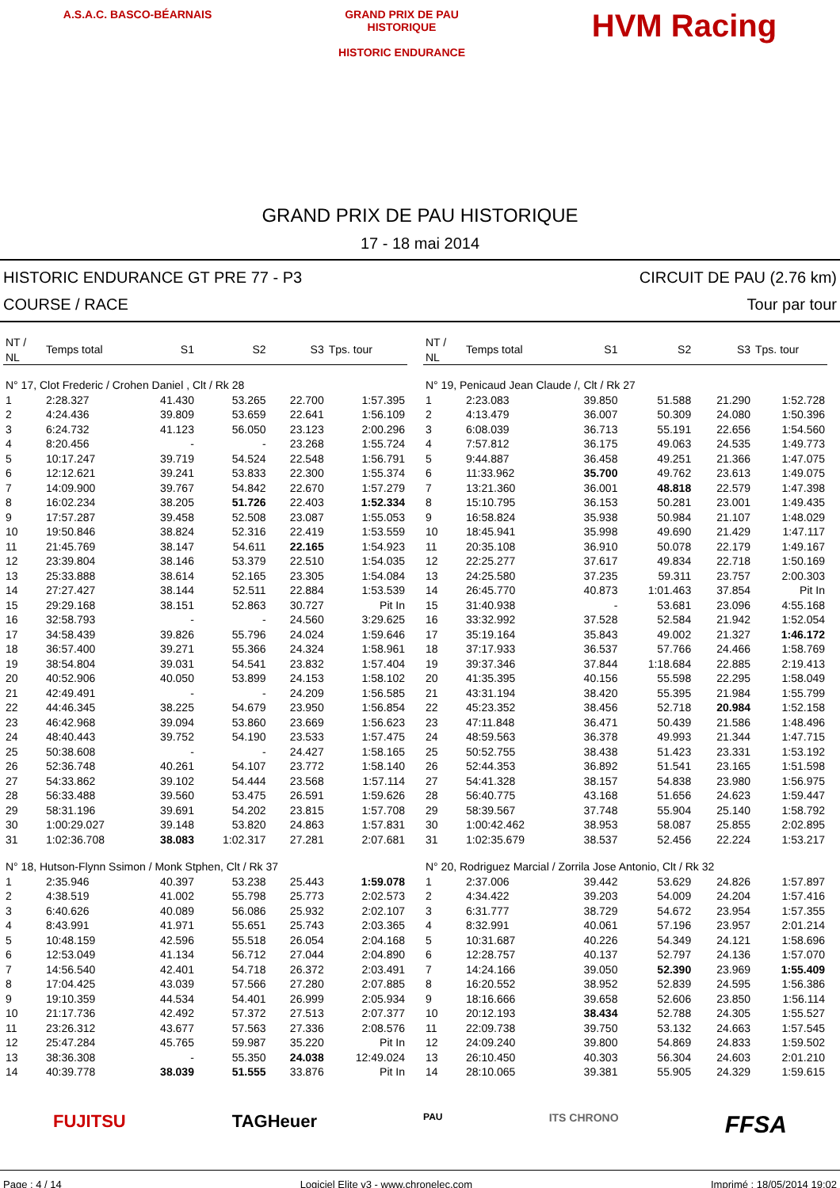A.S.A.C. BASCO-BÉARNAIS GRAND PRIX DE PAU
HISTORIQUE
HISTORIC ENDURANCE
HVM Racing
GRAND PRIX DE PAU HISTORIQUE
17 - 18 mai 2014
HISTORIC ENDURANCE GT PRE 77 - P3
COURSE / RACE
CIRCUIT DE PAU (2.76 km)
Tour par tour
| NT / NL | Temps total | S1 | S2 | S3 | Tps. tour |
| --- | --- | --- | --- | --- | --- |
| N° 17, Clot Frederic / Crohen Daniel , Clt / Rk 28 | | | | | |
| 1 | 2:28.327 | 41.430 | 53.265 | 22.700 | 1:57.395 |
| 2 | 4:24.436 | 39.809 | 53.659 | 22.641 | 1:56.109 |
| 3 | 6:24.732 | 41.123 | 56.050 | 23.123 | 2:00.296 |
| 4 | 8:20.456 | - | - | 23.268 | 1:55.724 |
| 5 | 10:17.247 | 39.719 | 54.524 | 22.548 | 1:56.791 |
| 6 | 12:12.621 | 39.241 | 53.833 | 22.300 | 1:55.374 |
| 7 | 14:09.900 | 39.767 | 54.842 | 22.670 | 1:57.279 |
| 8 | 16:02.234 | 38.205 | 51.726 | 22.403 | 1:52.334 |
| 9 | 17:57.287 | 39.458 | 52.508 | 23.087 | 1:55.053 |
| 10 | 19:50.846 | 38.824 | 52.316 | 22.419 | 1:53.559 |
| 11 | 21:45.769 | 38.147 | 54.611 | 22.165 | 1:54.923 |
| 12 | 23:39.804 | 38.146 | 53.379 | 22.510 | 1:54.035 |
| 13 | 25:33.888 | 38.614 | 52.165 | 23.305 | 1:54.084 |
| 14 | 27:27.427 | 38.144 | 52.511 | 22.884 | 1:53.539 |
| 15 | 29:29.168 | 38.151 | 52.863 | 30.727 | Pit In |
| 16 | 32:58.793 | - | - | 24.560 | 3:29.625 |
| 17 | 34:58.439 | 39.826 | 55.796 | 24.024 | 1:59.646 |
| 18 | 36:57.400 | 39.271 | 55.366 | 24.324 | 1:58.961 |
| 19 | 38:54.804 | 39.031 | 54.541 | 23.832 | 1:57.404 |
| 20 | 40:52.906 | 40.050 | 53.899 | 24.153 | 1:58.102 |
| 21 | 42:49.491 | - | - | 24.209 | 1:56.585 |
| 22 | 44:46.345 | 38.225 | 54.679 | 23.950 | 1:56.854 |
| 23 | 46:42.968 | 39.094 | 53.860 | 23.669 | 1:56.623 |
| 24 | 48:40.443 | 39.752 | 54.190 | 23.533 | 1:57.475 |
| 25 | 50:38.608 | - | - | 24.427 | 1:58.165 |
| 26 | 52:36.748 | 40.261 | 54.107 | 23.772 | 1:58.140 |
| 27 | 54:33.862 | 39.102 | 54.444 | 23.568 | 1:57.114 |
| 28 | 56:33.488 | 39.560 | 53.475 | 26.591 | 1:59.626 |
| 29 | 58:31.196 | 39.691 | 54.202 | 23.815 | 1:57.708 |
| 30 | 1:00:29.027 | 39.148 | 53.820 | 24.863 | 1:57.831 |
| 31 | 1:02:36.708 | 38.083 | 1:02.317 | 27.281 | 2:07.681 |
| N° 18, Hutson-Flynn Ssimon / Monk Stphen, Clt / Rk 37 | | | | | |
| 1 | 2:35.946 | 40.397 | 53.238 | 25.443 | 1:59.078 |
| 2 | 4:38.519 | 41.002 | 55.798 | 25.773 | 2:02.573 |
| 3 | 6:40.626 | 40.089 | 56.086 | 25.932 | 2:02.107 |
| 4 | 8:43.991 | 41.971 | 55.651 | 25.743 | 2:03.365 |
| 5 | 10:48.159 | 42.596 | 55.518 | 26.054 | 2:04.168 |
| 6 | 12:53.049 | 41.134 | 56.712 | 27.044 | 2:04.890 |
| 7 | 14:56.540 | 42.401 | 54.718 | 26.372 | 2:03.491 |
| 8 | 17:04.425 | 43.039 | 57.566 | 27.280 | 2:07.885 |
| 9 | 19:10.359 | 44.534 | 54.401 | 26.999 | 2:05.934 |
| 10 | 21:17.736 | 42.492 | 57.372 | 27.513 | 2:07.377 |
| 11 | 23:26.312 | 43.677 | 57.563 | 27.336 | 2:08.576 |
| 12 | 25:47.284 | 45.765 | 59.987 | 35.220 | Pit In |
| 13 | 38:36.308 | - | 55.350 | 24.038 | 12:49.024 |
| 14 | 40:39.778 | 38.039 | 51.555 | 33.876 | Pit In |
| NT / NL | Temps total | S1 | S2 | S3 | Tps. tour |
| --- | --- | --- | --- | --- | --- |
| N° 19, Penicaud Jean Claude /, Clt / Rk 27 | | | | | |
| 1 | 2:23.083 | 39.850 | 51.588 | 21.290 | 1:52.728 |
| 2 | 4:13.479 | 36.007 | 50.309 | 24.080 | 1:50.396 |
| 3 | 6:08.039 | 36.713 | 55.191 | 22.656 | 1:54.560 |
| 4 | 7:57.812 | 36.175 | 49.063 | 24.535 | 1:49.773 |
| 5 | 9:44.887 | 36.458 | 49.251 | 21.366 | 1:47.075 |
| 6 | 11:33.962 | 35.700 | 49.762 | 23.613 | 1:49.075 |
| 7 | 13:21.360 | 36.001 | 48.818 | 22.579 | 1:47.398 |
| 8 | 15:10.795 | 36.153 | 50.281 | 23.001 | 1:49.435 |
| 9 | 16:58.824 | 35.938 | 50.984 | 21.107 | 1:48.029 |
| 10 | 18:45.941 | 35.998 | 49.690 | 21.429 | 1:47.117 |
| 11 | 20:35.108 | 36.910 | 50.078 | 22.179 | 1:49.167 |
| 12 | 22:25.277 | 37.617 | 49.834 | 22.718 | 1:50.169 |
| 13 | 24:25.580 | 37.235 | 59.311 | 23.757 | 2:00.303 |
| 14 | 26:45.770 | 40.873 | 1:01.463 | 37.854 | Pit In |
| 15 | 31:40.938 | - | 53.681 | 23.096 | 4:55.168 |
| 16 | 33:32.992 | 37.528 | 52.584 | 21.942 | 1:52.054 |
| 17 | 35:19.164 | 35.843 | 49.002 | 21.327 | 1:46.172 |
| 18 | 37:17.933 | 36.537 | 57.766 | 24.466 | 1:58.769 |
| 19 | 39:37.346 | 37.844 | 1:18.684 | 22.885 | 2:19.413 |
| 20 | 41:35.395 | 40.156 | 55.598 | 22.295 | 1:58.049 |
| 21 | 43:31.194 | 38.420 | 55.395 | 21.984 | 1:55.799 |
| 22 | 45:23.352 | 38.456 | 52.718 | 20.984 | 1:52.158 |
| 23 | 47:11.848 | 36.471 | 50.439 | 21.586 | 1:48.496 |
| 24 | 48:59.563 | 36.378 | 49.993 | 21.344 | 1:47.715 |
| 25 | 50:52.755 | 38.438 | 51.423 | 23.331 | 1:53.192 |
| 26 | 52:44.353 | 36.892 | 51.541 | 23.165 | 1:51.598 |
| 27 | 54:41.328 | 38.157 | 54.838 | 23.980 | 1:56.975 |
| 28 | 56:40.775 | 43.168 | 51.656 | 24.623 | 1:59.447 |
| 29 | 58:39.567 | 37.748 | 55.904 | 25.140 | 1:58.792 |
| 30 | 1:00:42.462 | 38.953 | 58.087 | 25.855 | 2:02.895 |
| 31 | 1:02:35.679 | 38.537 | 52.456 | 22.224 | 1:53.217 |
| N° 20, Rodriguez Marcial / Zorrila Jose Antonio, Clt / Rk 32 | | | | | |
| 1 | 2:37.006 | 39.442 | 53.629 | 24.826 | 1:57.897 |
| 2 | 4:34.422 | 39.203 | 54.009 | 24.204 | 1:57.416 |
| 3 | 6:31.777 | 38.729 | 54.672 | 23.954 | 1:57.355 |
| 4 | 8:32.991 | 40.061 | 57.196 | 23.957 | 2:01.214 |
| 5 | 10:31.687 | 40.226 | 54.349 | 24.121 | 1:58.696 |
| 6 | 12:28.757 | 40.137 | 52.797 | 24.136 | 1:57.070 |
| 7 | 14:24.166 | 39.050 | 52.390 | 23.969 | 1:55.409 |
| 8 | 16:20.552 | 38.952 | 52.839 | 24.595 | 1:56.386 |
| 9 | 18:16.666 | 39.658 | 52.606 | 23.850 | 1:56.114 |
| 10 | 20:12.193 | 38.434 | 52.788 | 24.305 | 1:55.527 |
| 11 | 22:09.738 | 39.750 | 53.132 | 24.663 | 1:57.545 |
| 12 | 24:09.240 | 39.800 | 54.869 | 24.833 | 1:59.502 |
| 13 | 26:10.450 | 40.303 | 56.304 | 24.603 | 2:01.210 |
| 14 | 28:10.065 | 39.381 | 55.905 | 24.329 | 1:59.615 |
FUJITSU TAGHeuer PAU ITS CHRONO FFSA
Page : 4 / 14 Logiciel Elite v3 - www.chronelec.com Imprimé : 18/05/2014 19:02